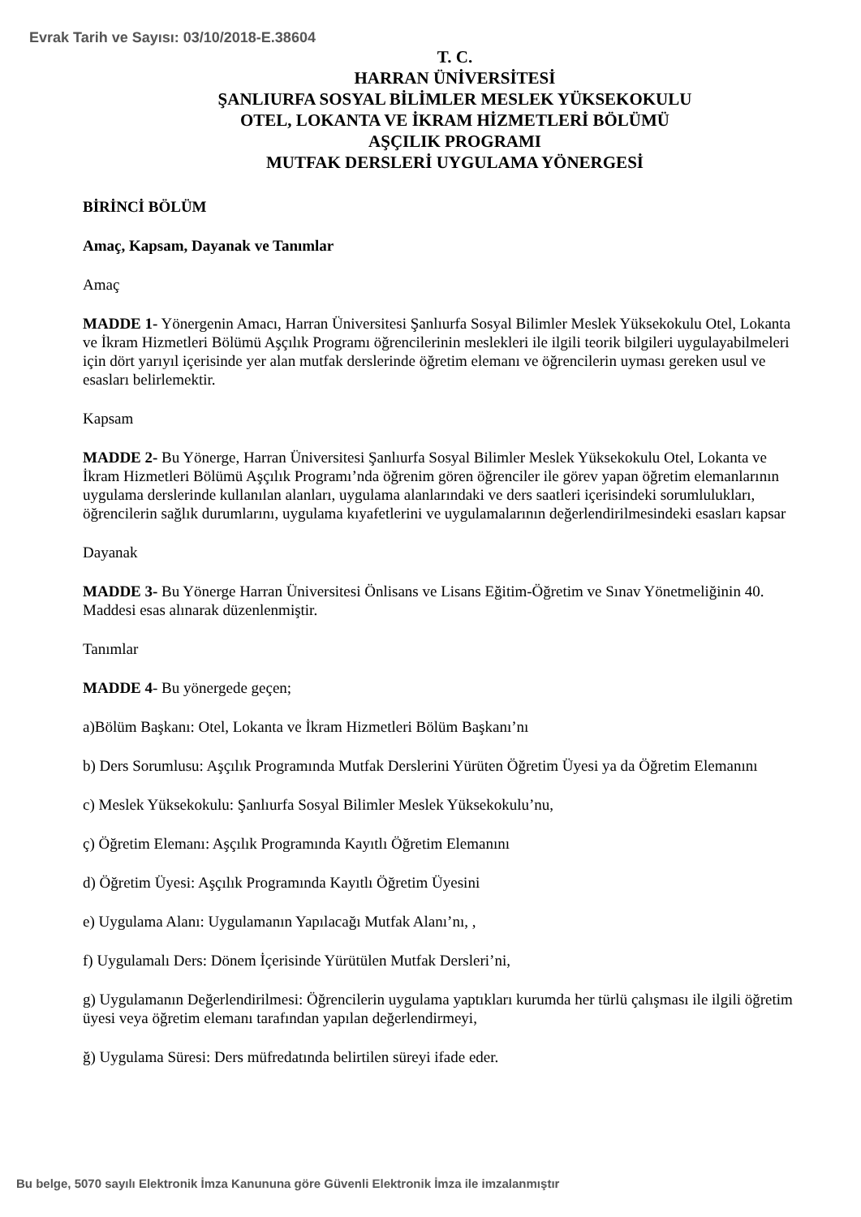Evrak Tarih ve Sayısı: 03/10/2018-E.38604
T. C.
HARRAN ÜNİVERSİTESİ
ŞANLIURFA SOSYAL BİLİMLER MESLEK YÜKSEKOKULU
OTEL, LOKANTA VE İKRAM HİZMETLERİ BÖLÜMÜ
AŞÇILIK PROGRAMI
MUTFAK DERSLERİ UYGULAMA YÖNERGESİ
BİRİNCİ BÖLÜM
Amaç, Kapsam, Dayanak ve Tanımlar
Amaç
MADDE 1- Yönergenin Amacı, Harran Üniversitesi Şanlıurfa Sosyal Bilimler Meslek Yüksekokulu Otel, Lokanta ve İkram Hizmetleri Bölümü Aşçılık Programı öğrencilerinin meslekleri ile ilgili teorik bilgileri uygulayabilmeleri için dört yarıyıl içerisinde yer alan mutfak derslerinde öğretim elemanı ve öğrencilerin uyması gereken usul ve esasları belirlemektir.
Kapsam
MADDE 2- Bu Yönerge, Harran Üniversitesi Şanlıurfa Sosyal Bilimler Meslek Yüksekokulu Otel, Lokanta ve İkram Hizmetleri Bölümü Aşçılık Programı’nda öğrenim gören öğrenciler ile görev yapan öğretim elemanlarının uygulama derslerinde kullanılan alanları, uygulama alanlarındaki ve ders saatleri içerisindeki sorumlulukları, öğrencilerin sağlık durumlarını, uygulama kıyafetlerini ve uygulamalarının değerlendirilmesindeki esasları kapsar
Dayanak
MADDE 3- Bu Yönerge Harran Üniversitesi Önlisans ve Lisans Eğitim-Öğretim ve Sınav Yönetmeliğinin 40. Maddesi esas alınarak düzenlenmiştir.
Tanımlar
MADDE 4- Bu yönergede geçen;
a)Bölüm Başkanı: Otel, Lokanta ve İkram Hizmetleri Bölüm Başkanı’nı
b) Ders Sorumlusu: Aşçılık Programında Mutfak Derslerini Yürüten Öğretim Üyesi ya da Öğretim Elemanını
c) Meslek Yüksekokulu: Şanlıurfa Sosyal Bilimler Meslek Yüksekokulu’nu,
ç) Öğretim Elemanı: Aşçılık Programında Kayıtlı Öğretim Elemanını
d) Öğretim Üyesi: Aşçılık Programında Kayıtlı Öğretim Üyesini
e) Uygulama Alanı: Uygulamanın Yapılacağı Mutfak Alanı’nı, ,
f) Uygulamalı Ders: Dönem İçerisinde Yürütülen Mutfak Dersleri’ni,
g) Uygulamanın Değerlendirilmesi: Öğrencilerin uygulama yaptıkları kurumda her türlü çalışması ile ilgili öğretim üyesi veya öğretim elemanı tarafından yapılan değerlendirmeyi,
ğ) Uygulama Süresi: Ders müfredatında belirtilen süreyi ifade eder.
Bu belge, 5070 sayılı Elektronik İmza Kanununa göre Güvenli Elektronik İmza ile imzalanmıştır